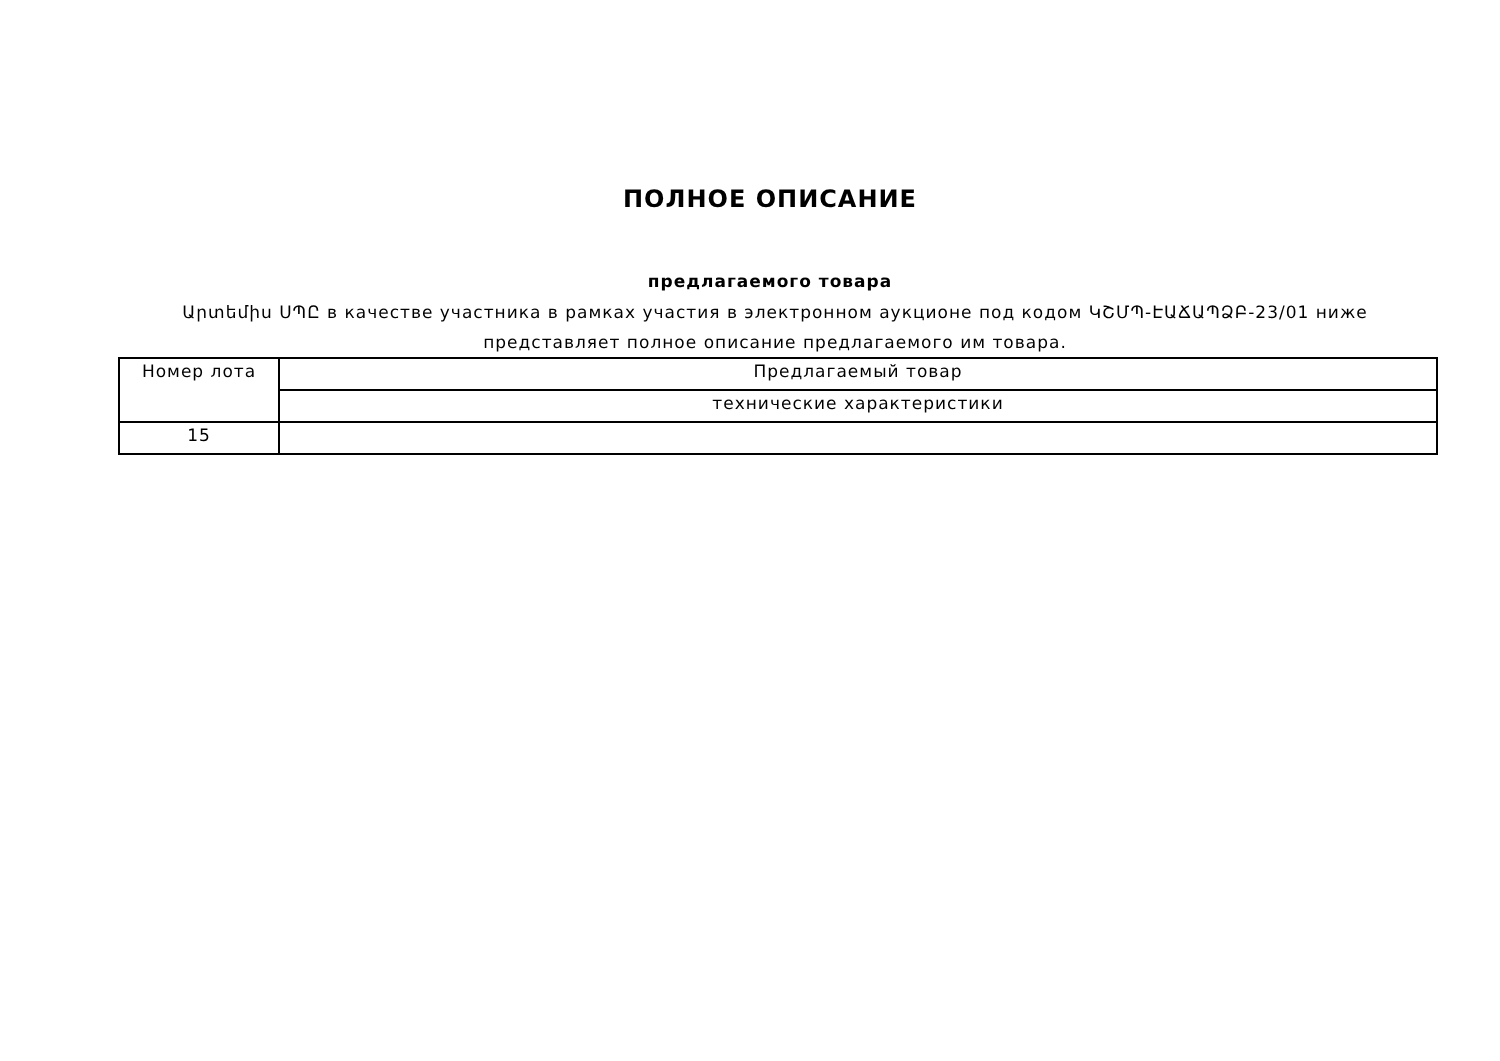ПОЛНОЕ ОПИСАНИЕ
предлагаемого товара
Արտեմիս ՍՊԸ в качестве участника в рамках участия в электронном аукционе под кодом ԿՇՄՊ-ԷԱՃԱՊՁԲ-23/01 ниже представляет полное описание предлагаемого им товара.
| Номер лота | Предлагаемый товар |
| | технические характеристики |
| 15 | |